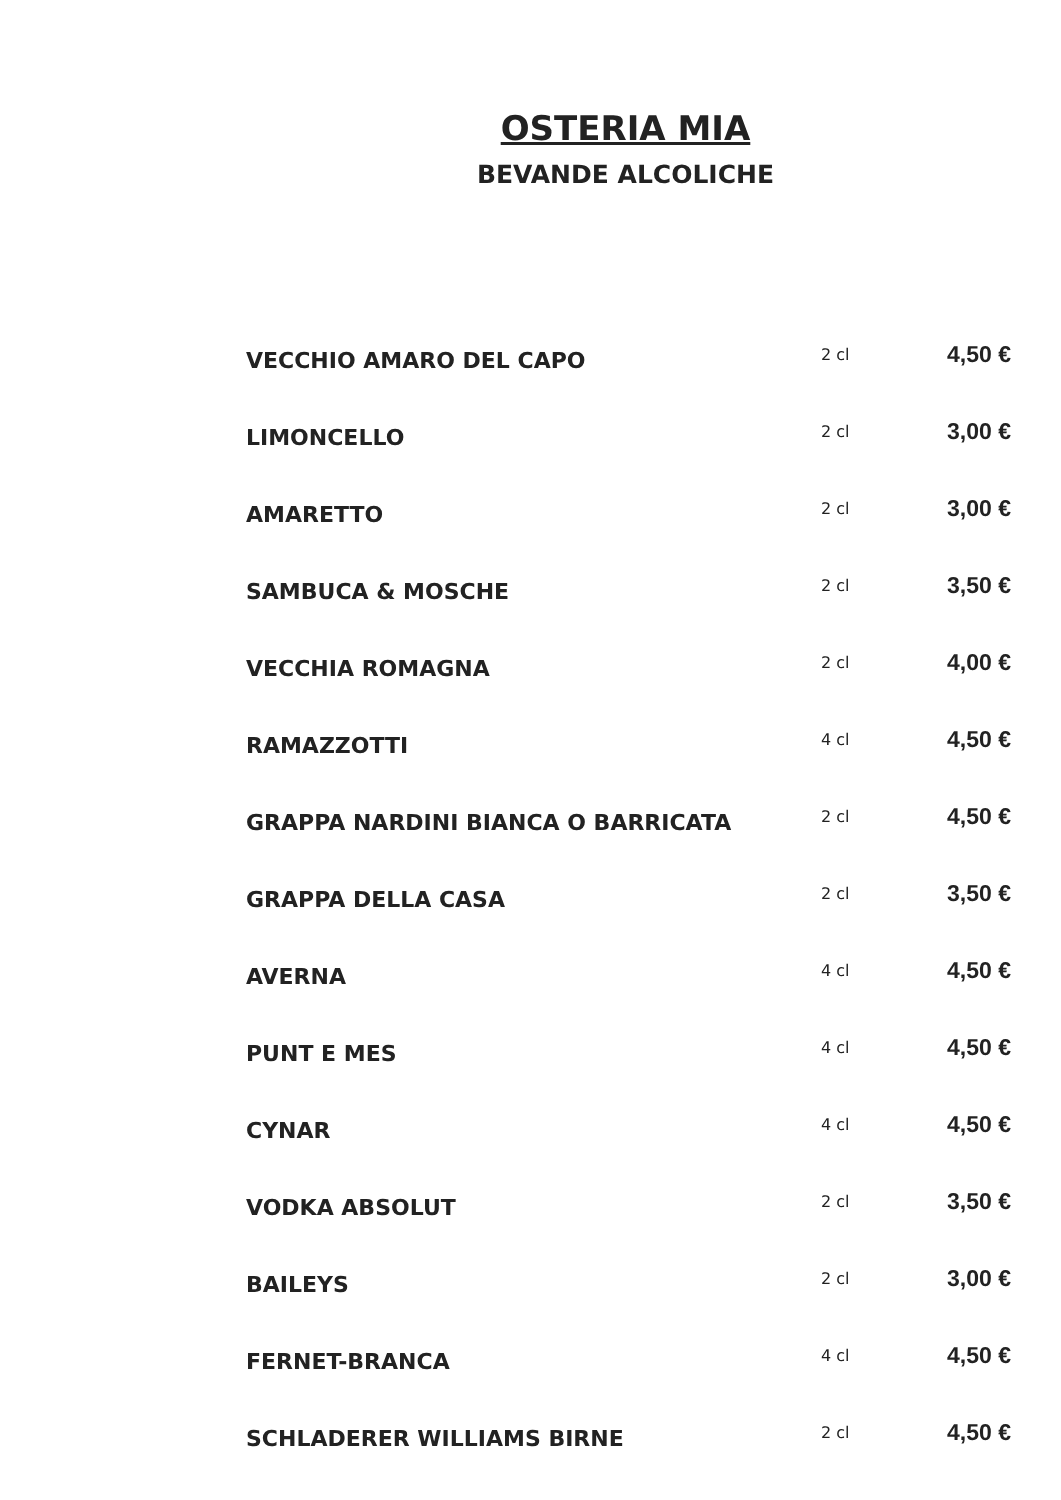OSTERIA MIA
BEVANDE ALCOLICHE
| VECCHIO AMARO DEL CAPO | 2 cl | 4,50 € |
| LIMONCELLO | 2 cl | 3,00 € |
| AMARETTO | 2 cl | 3,00 € |
| SAMBUCA & MOSCHE | 2 cl | 3,50 € |
| VECCHIA ROMAGNA | 2 cl | 4,00 € |
| RAMAZZOTTI | 4 cl | 4,50 € |
| GRAPPA NARDINI BIANCA O BARRICATA | 2 cl | 4,50 € |
| GRAPPA DELLA CASA | 2 cl | 3,50 € |
| AVERNA | 4 cl | 4,50 € |
| PUNT E MES | 4 cl | 4,50 € |
| CYNAR | 4 cl | 4,50 € |
| VODKA ABSOLUT | 2 cl | 3,50 € |
| BAILEYS | 2 cl | 3,00 € |
| FERNET-BRANCA | 4 cl | 4,50 € |
| SCHLADERER WILLIAMS BIRNE | 2 cl | 4,50 € |